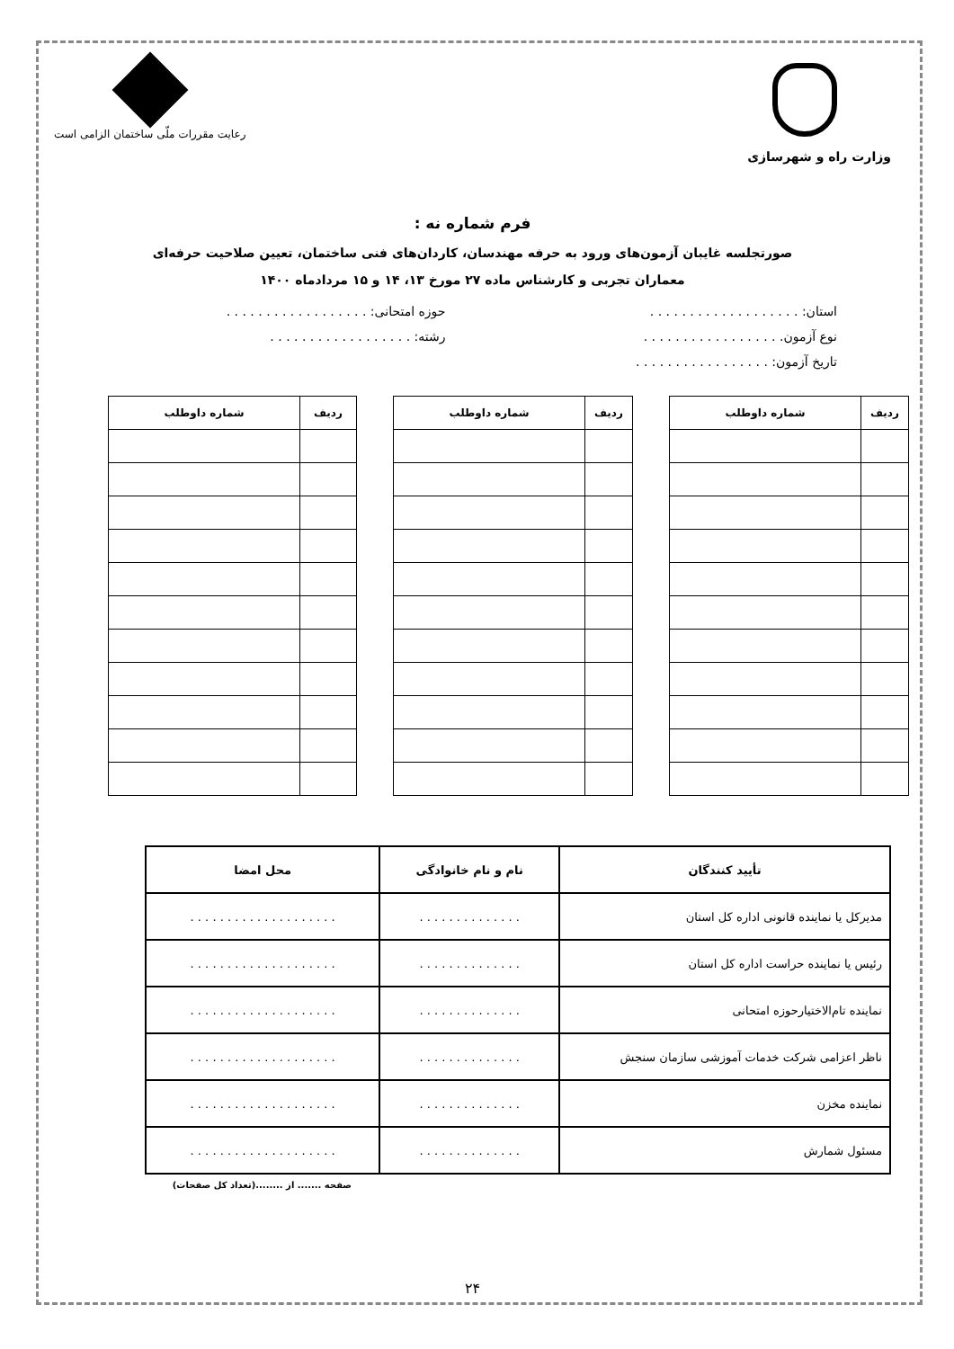وزارت راه و شهرسازی
رعایت مقررات ملّی ساختمان الزامی است
فرم شماره نه :
صورتجلسه غایبان آزمون‌های ورود به حرفه مهندسان، کاردان‌های فنی ساختمان، تعیین صلاحیت حرفه‌ای
معماران تجربی و کارشناس ماده ۲۷ مورخ ۱۳، ۱۴ و ۱۵ مردادماه ۱۴۰۰
استان: . . . . . . . . . . . . . . . . . . . حوزه امتحانی: . . . . . . . . . . . . . . . . . .
نوع آزمون. . . . . . . . . . . . . . . . . . رشته: . . . . . . . . . . . . . . . . . .
تاریخ آزمون: . . . . . . . . . . . . . . . . .
| ردیف | شماره داوطلب |
| --- | --- |
| ردیف | شماره داوطلب |
| --- | --- |
| ردیف | شماره داوطلب |
| --- | --- |
| تأیید کنندگان | نام و نام خانوادگی | محل امضا |
| --- | --- | --- |
| مدیرکل یا نماینده قانونی اداره کل استان | . . . . . . . . . . . . . . | . . . . . . . . . . . . . . . . . . . . |
| رئیس یا نماینده حراست اداره کل استان | . . . . . . . . . . . . . . | . . . . . . . . . . . . . . . . . . . . |
| نماینده تام‌الاختیارحوزه امتحانی | . . . . . . . . . . . . . . | . . . . . . . . . . . . . . . . . . . . |
| ناظر اعزامی شرکت خدمات آموزشی سازمان سنجش | . . . . . . . . . . . . . . | . . . . . . . . . . . . . . . . . . . . |
| نماینده مخزن | . . . . . . . . . . . . . . | . . . . . . . . . . . . . . . . . . . . |
| مسئول شمارش | . . . . . . . . . . . . . . | . . . . . . . . . . . . . . . . . . . . |
صفحه ....... از ........(تعداد کل صفحات)
۲۴